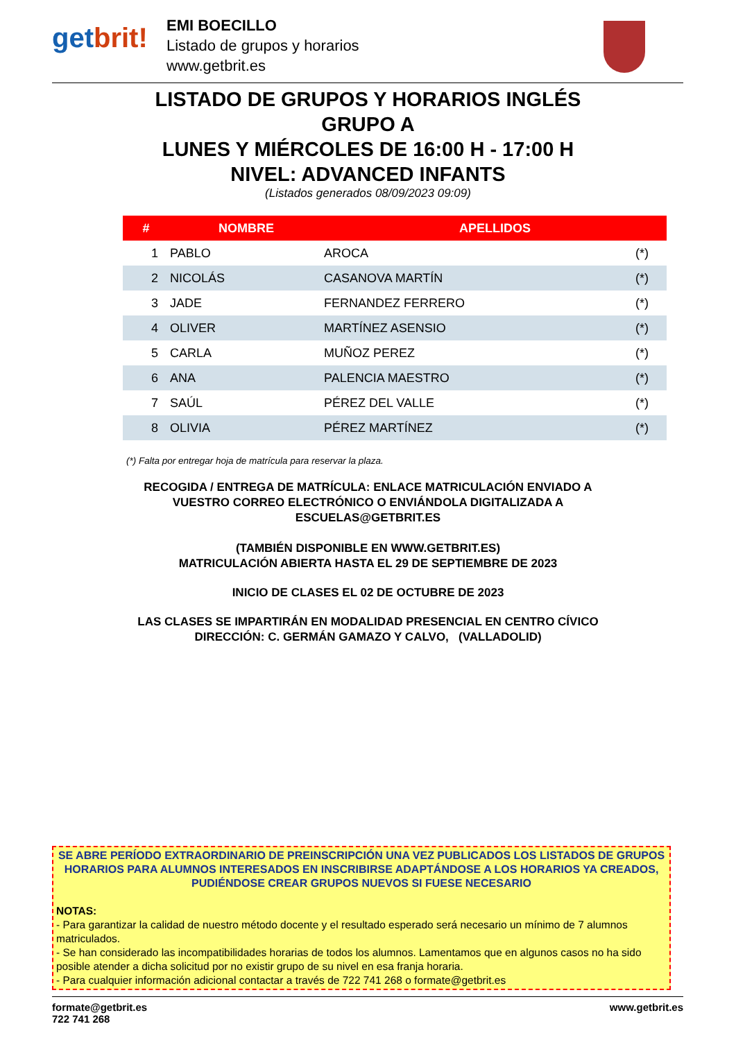getbrit!
EMI BOECILLO
Listado de grupos y horarios
www.getbrit.es
LISTADO DE GRUPOS Y HORARIOS INGLÉS
GRUPO A
LUNES Y MIÉRCOLES DE 16:00 H - 17:00 H
NIVEL: ADVANCED INFANTS
(Listados generados 08/09/2023 09:09)
| # | NOMBRE | APELLIDOS | |
| --- | --- | --- | --- |
| 1 | PABLO | AROCA | (*) |
| 2 | NICOLÁS | CASANOVA MARTÍN | (*) |
| 3 | JADE | FERNANDEZ FERRERO | (*) |
| 4 | OLIVER | MARTÍNEZ ASENSIO | (*) |
| 5 | CARLA | MUÑOZ PEREZ | (*) |
| 6 | ANA | PALENCIA MAESTRO | (*) |
| 7 | SAÚL | PÉREZ DEL VALLE | (*) |
| 8 | OLIVIA | PÉREZ MARTÍNEZ | (*) |
(*) Falta por entregar hoja de matrícula para reservar la plaza.
RECOGIDA / ENTREGA DE MATRÍCULA: ENLACE MATRICULACIÓN ENVIADO A
VUESTRO CORREO ELECTRÓNICO O ENVIÁNDOLA DIGITALIZADA A
ESCUELAS@GETBRIT.ES
(TAMBIÉN DISPONIBLE EN WWW.GETBRIT.ES)
MATRICULACIÓN ABIERTA HASTA EL 29 DE SEPTIEMBRE DE 2023
INICIO DE CLASES EL 02 DE OCTUBRE DE 2023
LAS CLASES SE IMPARTIRÁN EN MODALIDAD PRESENCIAL EN CENTRO CÍVICO
DIRECCIÓN: C. GERMÁN GAMAZO Y CALVO, (VALLADOLID)
SE ABRE PERÍODO EXTRAORDINARIO DE PREINSCRIPCIÓN UNA VEZ PUBLICADOS LOS LISTADOS DE GRUPOS HORARIOS PARA ALUMNOS INTERESADOS EN INSCRIBIRSE ADAPTÁNDOSE A LOS HORARIOS YA CREADOS, PUDIÉNDOSE CREAR GRUPOS NUEVOS SI FUESE NECESARIO
NOTAS:
- Para garantizar la calidad de nuestro método docente y el resultado esperado será necesario un mínimo de 7 alumnos matriculados.
- Se han considerado las incompatibilidades horarias de todos los alumnos. Lamentamos que en algunos casos no ha sido posible atender a dicha solicitud por no existir grupo de su nivel en esa franja horaria.
- Para cualquier información adicional contactar a través de 722 741 268 o formate@getbrit.es
formate@getbrit.es
722 741 268
www.getbrit.es